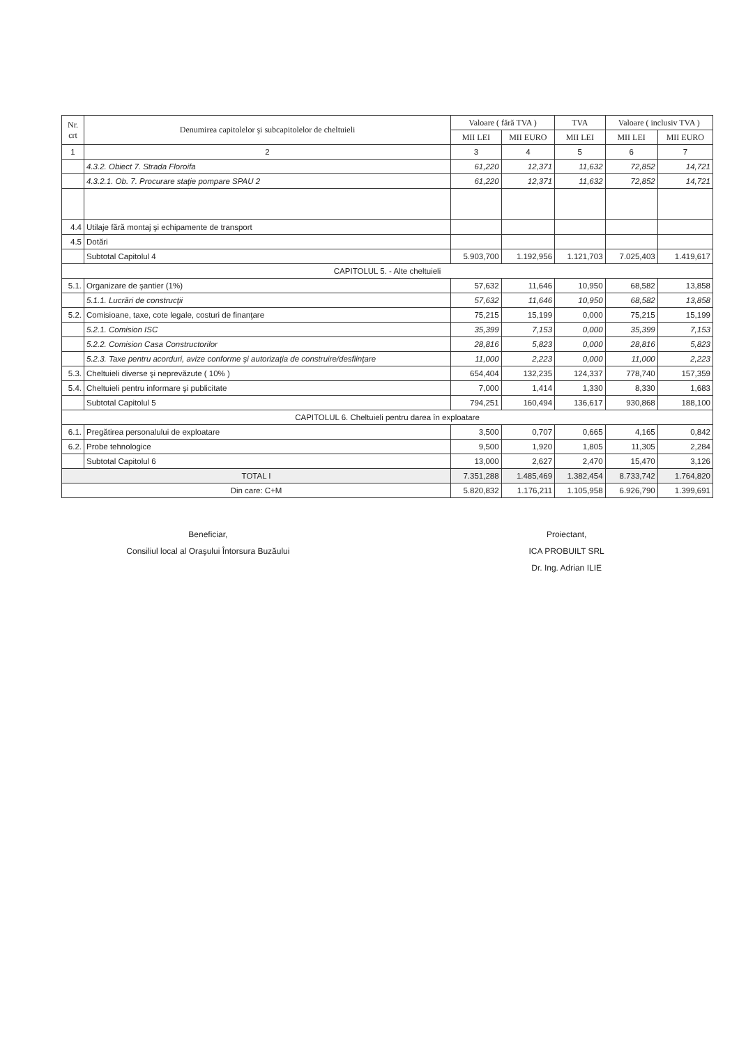| Nr. crt | Denumirea capitolelor şi subcapitolelor de cheltuieli | Valoare ( fără TVA ) | | TVA | Valoare ( inclusiv TVA ) | |
| --- | --- | --- | --- | --- | --- | --- |
| | | MII LEI | MII EURO | MII LEI | MII LEI | MII EURO |
| 1 | 2 | 3 | 4 | 5 | 6 | 7 |
| | 4.3.2. Obiect 7. Strada Floroifa | 61,220 | 12,371 | 11,632 | 72,852 | 14,721 |
| | 4.3.2.1. Ob. 7. Procurare staţie pompare SPAU 2 | 61,220 | 12,371 | 11,632 | 72,852 | 14,721 |
| 4.4 | Utilaje fără montaj şi echipamente de transport | | | | | |
| 4.5 | Dotări | | | | | |
| | Subtotal Capitolul 4 | 5.903,700 | 1.192,956 | 1.121,703 | 7.025,403 | 1.419,617 |
| CAPITOLUL 5. - Alte cheltuieli | | | | | | |
| 5.1. | Organizare de şantier (1%) | 57,632 | 11,646 | 10,950 | 68,582 | 13,858 |
| | 5.1.1. Lucrări de construcţii | 57,632 | 11,646 | 10,950 | 68,582 | 13,858 |
| 5.2. | Comisioane, taxe, cote legale, costuri de finanţare | 75,215 | 15,199 | 0,000 | 75,215 | 15,199 |
| | 5.2.1. Comision ISC | 35,399 | 7,153 | 0,000 | 35,399 | 7,153 |
| | 5.2.2. Comision Casa Constructorilor | 28,816 | 5,823 | 0,000 | 28,816 | 5,823 |
| | 5.2.3. Taxe pentru acorduri, avize conforme şi autorizaţia de construire/desfiinţare | 11,000 | 2,223 | 0,000 | 11,000 | 2,223 |
| 5.3. | Cheltuieli diverse şi neprevăzute ( 10% ) | 654,404 | 132,235 | 124,337 | 778,740 | 157,359 |
| 5.4. | Cheltuieli pentru informare şi publicitate | 7,000 | 1,414 | 1,330 | 8,330 | 1,683 |
| | Subtotal Capitolul 5 | 794,251 | 160,494 | 136,617 | 930,868 | 188,100 |
| CAPITOLUL 6. Cheltuieli pentru darea în exploatare | | | | | | |
| 6.1. | Pregătirea personalului de exploatare | 3,500 | 0,707 | 0,665 | 4,165 | 0,842 |
| 6.2. | Probe tehnologice | 9,500 | 1,920 | 1,805 | 11,305 | 2,284 |
| | Subtotal Capitolul 6 | 13,000 | 2,627 | 2,470 | 15,470 | 3,126 |
| TOTAL I | | 7.351,288 | 1.485,469 | 1.382,454 | 8.733,742 | 1.764,820 |
| Din care: C+M | | 5.820,832 | 1.176,211 | 1.105,958 | 6.926,790 | 1.399,691 |
Beneficiar,
Consiliul local al Oraşului Întorsura Buzăului
Proiectant,
ICA PROBUILT SRL
Dr. Ing. Adrian ILIE